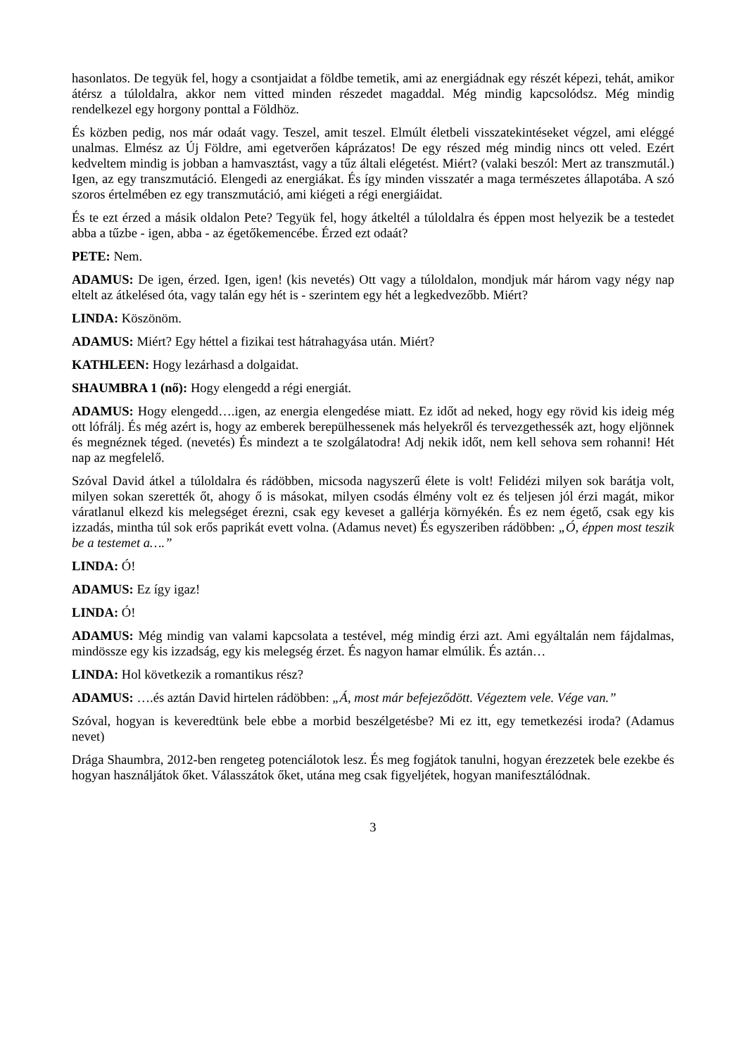hasonlatos. De tegyük fel, hogy a csontjaidat a földbe temetik, ami az energiádnak egy részét képezi, tehát, amikor átérsz a túloldalra, akkor nem vitted minden részedet magaddal. Még mindig kapcsolódsz. Még mindig rendelkezel egy horgony ponttal a Földhöz.
És közben pedig, nos már odaát vagy. Teszel, amit teszel. Elmúlt életbeli visszatekintéseket végzel, ami eléggé unalmas. Elmész az Új Földre, ami egetverően káprázatos! De egy részed még mindig nincs ott veled. Ezért kedveltem mindig is jobban a hamvasztást, vagy a tűz általi elégetést. Miért? (valaki beszól: Mert az transzmutál.) Igen, az egy transzmutáció. Elengedi az energiákat. És így minden visszatér a maga természetes állapotába. A szó szoros értelmében ez egy transzmutáció, ami kiégeti a régi energiáidat.
És te ezt érzed a másik oldalon Pete? Tegyük fel, hogy átkeltél a túloldalra és éppen most helyezik be a testedet abba a tűzbe - igen, abba - az égetőkemencébe. Érzed ezt odaát?
PETE: Nem.
ADAMUS: De igen, érzed. Igen, igen! (kis nevetés) Ott vagy a túloldalon, mondjuk már három vagy négy nap eltelt az átkelésed óta, vagy talán egy hét is - szerintem egy hét a legkedvezőbb. Miért?
LINDA: Köszönöm.
ADAMUS: Miért? Egy héttel a fizikai test hátrahagyása után. Miért?
KATHLEEN: Hogy lezárhasd a dolgaidat.
SHAUMBRA 1 (nő): Hogy elengedd a régi energiát.
ADAMUS: Hogy elengedd….igen, az energia elengedése miatt. Ez időt ad neked, hogy egy rövid kis ideig még ott lófrálj. És még azért is, hogy az emberek berepülhessenek más helyekről és tervezgethessék azt, hogy eljönnek és megnéznek téged. (nevetés) És mindezt a te szolgálatodra! Adj nekik időt, nem kell sehova sem rohanni! Hét nap az megfelelő.
Szóval David átkel a túloldalra és rádöbben, micsoda nagyszerű élete is volt! Felidézi milyen sok barátja volt, milyen sokan szerették őt, ahogy ő is másokat, milyen csodás élmény volt ez és teljesen jól érzi magát, mikor váratlanul elkezd kis melegséget érezni, csak egy keveset a gallérja környékén. És ez nem égető, csak egy kis izzadás, mintha túl sok erős paprikát evett volna. (Adamus nevet) És egyszeriben rádöbben: „Ó, éppen most teszik be a testemet a….”
LINDA: Ó!
ADAMUS: Ez így igaz!
LINDA: Ó!
ADAMUS: Még mindig van valami kapcsolata a testével, még mindig érzi azt. Ami egyáltalán nem fájdalmas, mindössze egy kis izzadság, egy kis melegség érzet. És nagyon hamar elmúlik. És aztán…
LINDA: Hol következik a romantikus rész?
ADAMUS: ….és aztán David hirtelen rádöbben: „Á, most már befejeződött. Végeztem vele. Vége van.”
Szóval, hogyan is keveredtünk bele ebbe a morbid beszélgetésbe? Mi ez itt, egy temetkezési iroda? (Adamus nevet)
Drága Shaumbra, 2012-ben rengeteg potenciálotok lesz. És meg fogjátok tanulni, hogyan érezzetek bele ezekbe és hogyan használjátok őket. Válasszátok őket, utána meg csak figyeljétek, hogyan manifesztálódnak.
3